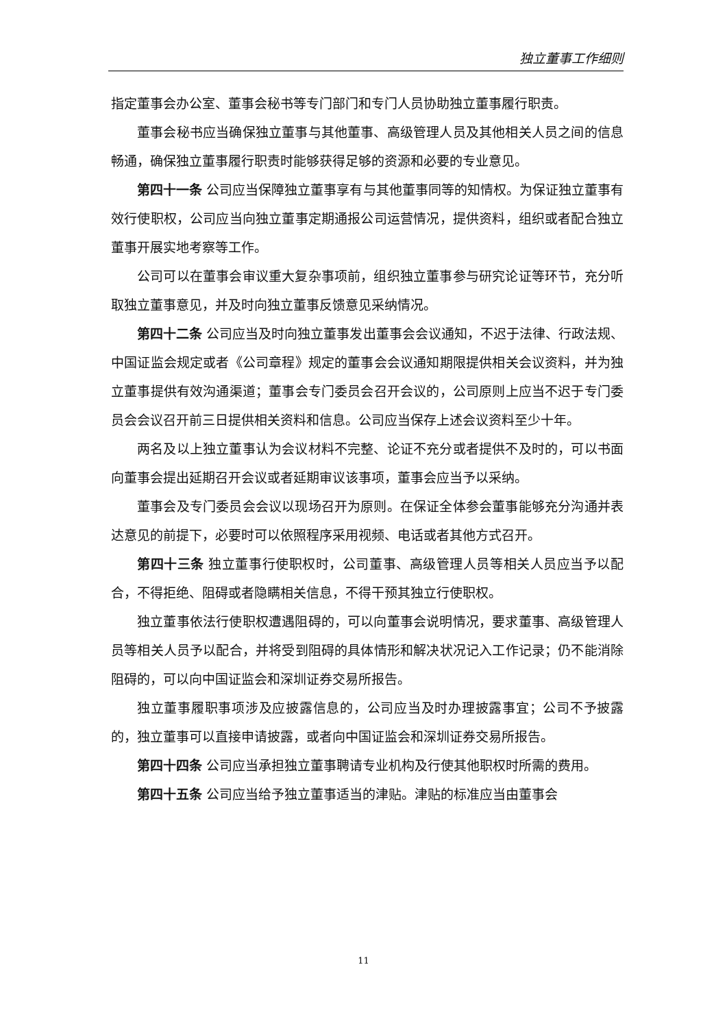独立董事工作细则
指定董事会办公室、董事会秘书等专门部门和专门人员协助独立董事履行职责。
董事会秘书应当确保独立董事与其他董事、高级管理人员及其他相关人员之间的信息畅通，确保独立董事履行职责时能够获得足够的资源和必要的专业意见。
第四十一条 公司应当保障独立董事享有与其他董事同等的知情权。为保证独立董事有效行使职权，公司应当向独立董事定期通报公司运营情况，提供资料，组织或者配合独立董事开展实地考察等工作。
公司可以在董事会审议重大复杂事项前，组织独立董事参与研究论证等环节，充分听取独立董事意见，并及时向独立董事反馈意见采纳情况。
第四十二条 公司应当及时向独立董事发出董事会会议通知，不迟于法律、行政法规、中国证监会规定或者《公司章程》规定的董事会会议通知期限提供相关会议资料，并为独立董事提供有效沟通渠道；董事会专门委员会召开会议的，公司原则上应当不迟于专门委员会会议召开前三日提供相关资料和信息。公司应当保存上述会议资料至少十年。
两名及以上独立董事认为会议材料不完整、论证不充分或者提供不及时的，可以书面向董事会提出延期召开会议或者延期审议该事项，董事会应当予以采纳。
董事会及专门委员会会议以现场召开为原则。在保证全体参会董事能够充分沟通并表达意见的前提下，必要时可以依照程序采用视频、电话或者其他方式召开。
第四十三条 独立董事行使职权时，公司董事、高级管理人员等相关人员应当予以配合，不得拒绝、阻碍或者隐瞒相关信息，不得干预其独立行使职权。
独立董事依法行使职权遭遇阻碍的，可以向董事会说明情况，要求董事、高级管理人员等相关人员予以配合，并将受到阻碍的具体情形和解决状况记入工作记录；仍不能消除阻碍的，可以向中国证监会和深圳证券交易所报告。
独立董事履职事项涉及应披露信息的，公司应当及时办理披露事宜；公司不予披露的，独立董事可以直接申请披露，或者向中国证监会和深圳证券交易所报告。
第四十四条 公司应当承担独立董事聘请专业机构及行使其他职权时所需的费用。
第四十五条 公司应当给予独立董事适当的津贴。津贴的标准应当由董事会
11